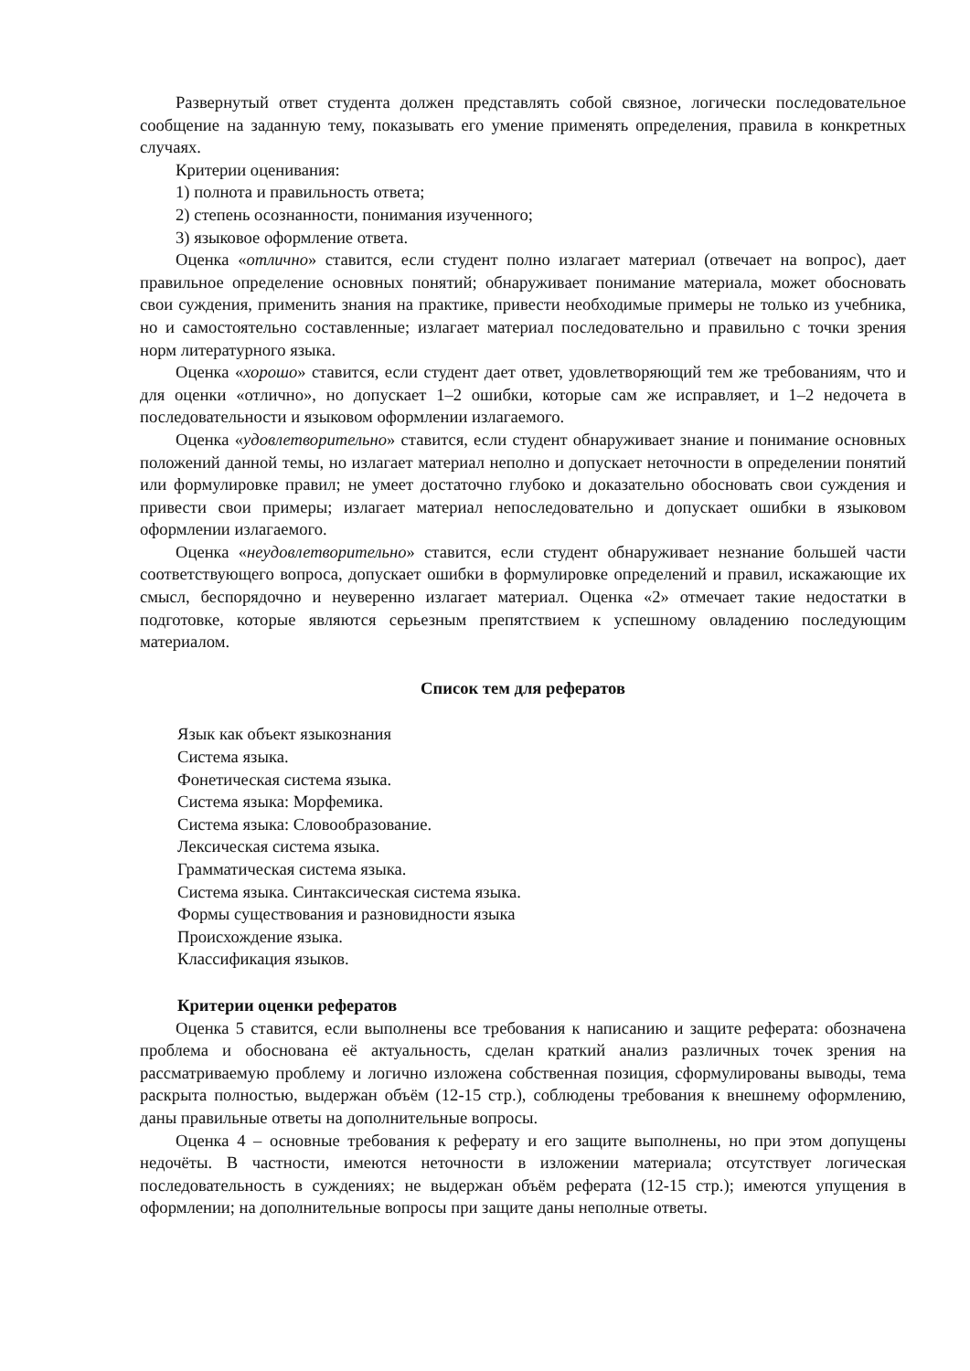Развернутый ответ студента должен представлять собой связное, логически последовательное сообщение на заданную тему, показывать его умение применять определения, правила в конкретных случаях.
Критерии оценивания:
1) полнота и правильность ответа;
2) степень осознанности, понимания изученного;
3) языковое оформление ответа.
Оценка «отлично» ставится, если студент полно излагает материал (отвечает на вопрос), дает правильное определение основных понятий; обнаруживает понимание материала, может обосновать свои суждения, применить знания на практике, привести необходимые примеры не только из учебника, но и самостоятельно составленные; излагает материал последовательно и правильно с точки зрения норм литературного языка.
Оценка «хорошо» ставится, если студент дает ответ, удовлетворяющий тем же требованиям, что и для оценки «отлично», но допускает 1–2 ошибки, которые сам же исправляет, и 1–2 недочета в последовательности и языковом оформлении излагаемого.
Оценка «удовлетворительно» ставится, если студент обнаруживает знание и понимание основных положений данной темы, но излагает материал неполно и допускает неточности в определении понятий или формулировке правил; не умеет достаточно глубоко и доказательно обосновать свои суждения и привести свои примеры; излагает материал непоследовательно и допускает ошибки в языковом оформлении излагаемого.
Оценка «неудовлетворительно» ставится, если студент обнаруживает незнание большей части соответствующего вопроса, допускает ошибки в формулировке определений и правил, искажающие их смысл, беспорядочно и неуверенно излагает материал. Оценка «2» отмечает такие недостатки в подготовке, которые являются серьезным препятствием к успешному овладению последующим материалом.
Список тем для рефератов
Язык как объект языкознания
Система языка.
Фонетическая система языка.
Система языка: Морфемика.
Система языка: Словообразование.
Лексическая система языка.
Грамматическая система языка.
Система языка. Синтаксическая система языка.
Формы существования и разновидности языка
Происхождение языка.
Классификация языков.
Критерии оценки рефератов
Оценка 5 ставится, если выполнены все требования к написанию и защите реферата: обозначена проблема и обоснована её актуальность, сделан краткий анализ различных точек зрения на рассматриваемую проблему и логично изложена собственная позиция, сформулированы выводы, тема раскрыта полностью, выдержан объём (12-15 стр.), соблюдены требования к внешнему оформлению, даны правильные ответы на дополнительные вопросы.
Оценка 4 – основные требования к реферату и его защите выполнены, но при этом допущены недочёты. В частности, имеются неточности в изложении материала; отсутствует логическая последовательность в суждениях; не выдержан объём реферата (12-15 стр.); имеются упущения в оформлении; на дополнительные вопросы при защите даны неполные ответы.